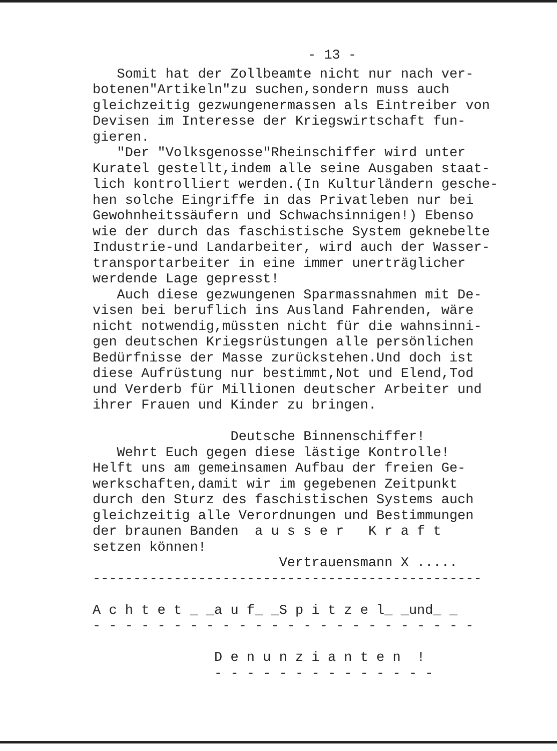- 13 -
Somit hat der Zollbeamte nicht nur nach ver- botenen"Artikeln"zu suchen,sondern muss auch gleichzeitig gezwungenermassen als Eintreiber von Devisen im Interesse der Kriegswirtschaft fun- gieren. "Der "Volksgenosse"Rheinschiffer wird unter Kuratel gestellt,indem alle seine Ausgaben staat- lich kontrolliert werden.(In Kulturländern gesche- hen solche Eingriffe in das Privatleben nur bei Gewohnheitssäufern und Schwachsinnigen!) Ebenso wie der durch das faschistische System geknebelte Industrie-und Landarbeiter, wird auch der Wasser- transportarbeiter in eine immer unerträglicher werdende Lage gepresst! Auch diese gezwungenen Sparmassnahmen mit De- visen bei beruflich ins Ausland Fahrenden, wäre nicht notwendig,müssten nicht für die wahnsinni- gen deutschen Kriegsrüstungen alle persönlichen Bedürfnisse der Masse zurückstehen.Und doch ist diese Aufrüstung nur bestimmt,Not und Elend,Tod und Verderb für Millionen deutscher Arbeiter und ihrer Frauen und Kinder zu bringen. Deutsche Binnenschiffer! Wehrt Euch gegen diese lästige Kontrolle! Helft uns am gemeinsamen Aufbau der freien Ge- werkschaften,damit wir im gegebenen Zeitpunkt durch den Sturz des faschistischen Systems auch gleichzeitig alle Verordnungen und Bestimmungen der braunen Banden a u s s e r K r a f t setzen können! Vertrauensmann X ..... ------------------------------------------------ A c h t e t _ _a u f_ _S p i t z e l_ _und_ _ - - - - - - - - - - - - - - - - - - - - - - - - D e n u n z i a n t e n ! - - - - - - - - - - - - - -